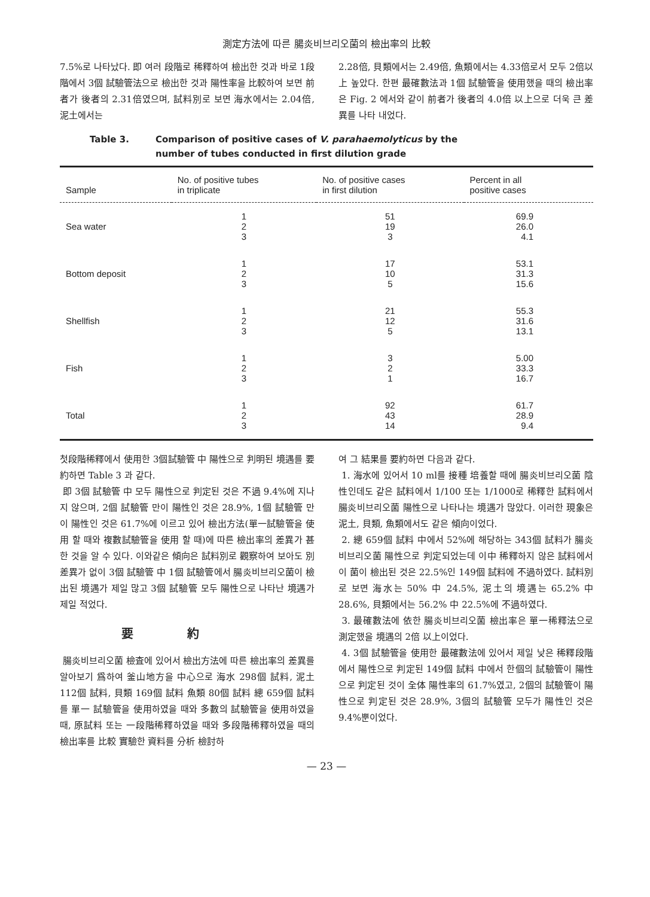測定方法에 따른 腸炎비브리오菌의 檢出率의 比較
7.5%로 나타났다. 即 여러 段階로 稀釋하여 檢出한 것과 바로 1段階에서 3個 試驗管法으로 檢出한 것과 陽性率을 比較하여 보면 前者가 後者의 2.31倍였으며, 試料別로 보면 海水에서는 2.04倍, 泥土에서는
2.28倍, 貝類에서는 2.49倍, 魚類에서는 4.33倍로서 모두 2倍以上 높았다. 한편 最確數法과 1個 試驗管을 使用했을 때의 檢出率은 Fig. 2 에서와 같이 前者가 後者의 4.0倍 以上으로 더욱 큰 差異를 나타 내었다.
Table 3. Comparison of positive cases of V. parahaemolyticus by the
number of tubes conducted in first dilution grade
| Sample | No. of positive tubes in triplicate | No. of positive cases in first dilution | Percent in all positive cases |
| --- | --- | --- | --- |
| Sea water | 1 2 3 | 51 19 3 | 69.9 26.0 4.1 |
| Bottom deposit | 1 2 3 | 17 10 5 | 53.1 31.3 15.6 |
| Shellfish | 1 2 3 | 21 12 5 | 55.3 31.6 13.1 |
| Fish | 1 2 3 | 3 2 1 | 5.00 33.3 16.7 |
| Total | 1 2 3 | 92 43 14 | 61.7 28.9 9.4 |
첫段階稀釋에서 使用한 3個試驗管 中 陽性으로 判明된 境遇를 要約하면 Table 3 과 같다.
即 3個 試驗管 中 모두 陽性으로 判定된 것은 不過 9.4%에 지나지 않으며, 2個 試驗管 만이 陽性인 것은 28.9%, 1個 試驗管 만이 陽性인 것은 61.7%에 이르고 있어 檢出方法(單一試驗管을 使用 할 때와 複數試驗管을 使用 할 때)에 따른 檢出率의 差異가 甚한 것을 알 수 있다. 이와같은 傾向은 試料別로 觀察하여 보아도 別 差異가 없이 3個 試驗管 中 1個 試驗管에서 腸炎비브리오菌이 檢出된 境遇가 제일 많고 3個 試驗管 모두 陽性으로 나타난 境遇가 제일 적었다.
要約
腸炎비브리오菌 檢査에 있어서 檢出方法에 따른 檢出率의 差異를 알아보기 爲하여 釜山地方을 中心으로 海水 298個 試料, 泥土 112個 試料, 貝類 169個 試料 魚類 80個 試料 總 659個 試料를 單一 試驗管을 使用하였을 때와 多數의 試驗管을 使用하였을 때, 原試料 또는 一段階稀釋하였을 때와 多段階稀釋하였을 때의 檢出率를 比較 實驗한 資料를 分析 檢討하
여 그 結果를 要約하면 다음과 같다.
1. 海水에 있어서 10 ml를 接種 培養할 때에 腸炎비브리오菌 陰性인데도 같은 試料에서 1/100 또는 1/1000로 稀釋한 試料에서 腸炎비브리오菌 陽性으로 나타나는 境遇가 많았다. 이러한 現象은 泥土, 貝類, 魚類에서도 같은 傾向이었다.
2. 總 659個 試料 中에서 52%에 해당하는 343個 試料가 腸炎비브리오菌 陽性으로 判定되었는데 이中 稀釋하지 않은 試料에서 이 菌이 檢出된 것은 22.5%인 149個 試料에 不過하였다. 試料別로 보면 海水는 50% 中 24.5%, 泥土의 境遇는 65.2% 中 28.6%, 貝類에서는 56.2% 中 22.5%에 不過하였다.
3. 最確數法에 依한 腸炎비브리오菌 檢出率은 單一稀釋法으로 測定했을 境遇의 2倍 以上이었다.
4. 3個 試驗管을 使用한 最確數法에 있어서 제일 낮은 稀釋段階에서 陽性으로 判定된 149個 試料 中에서 한個의 試驗管이 陽性으로 判定된 것이 全体 陽性率의 61.7%였고, 2個의 試驗管이 陽性으로 判定된 것은 28.9%, 3個의 試驗管 모두가 陽性인 것은 9.4%뿐이었다.
— 23 —